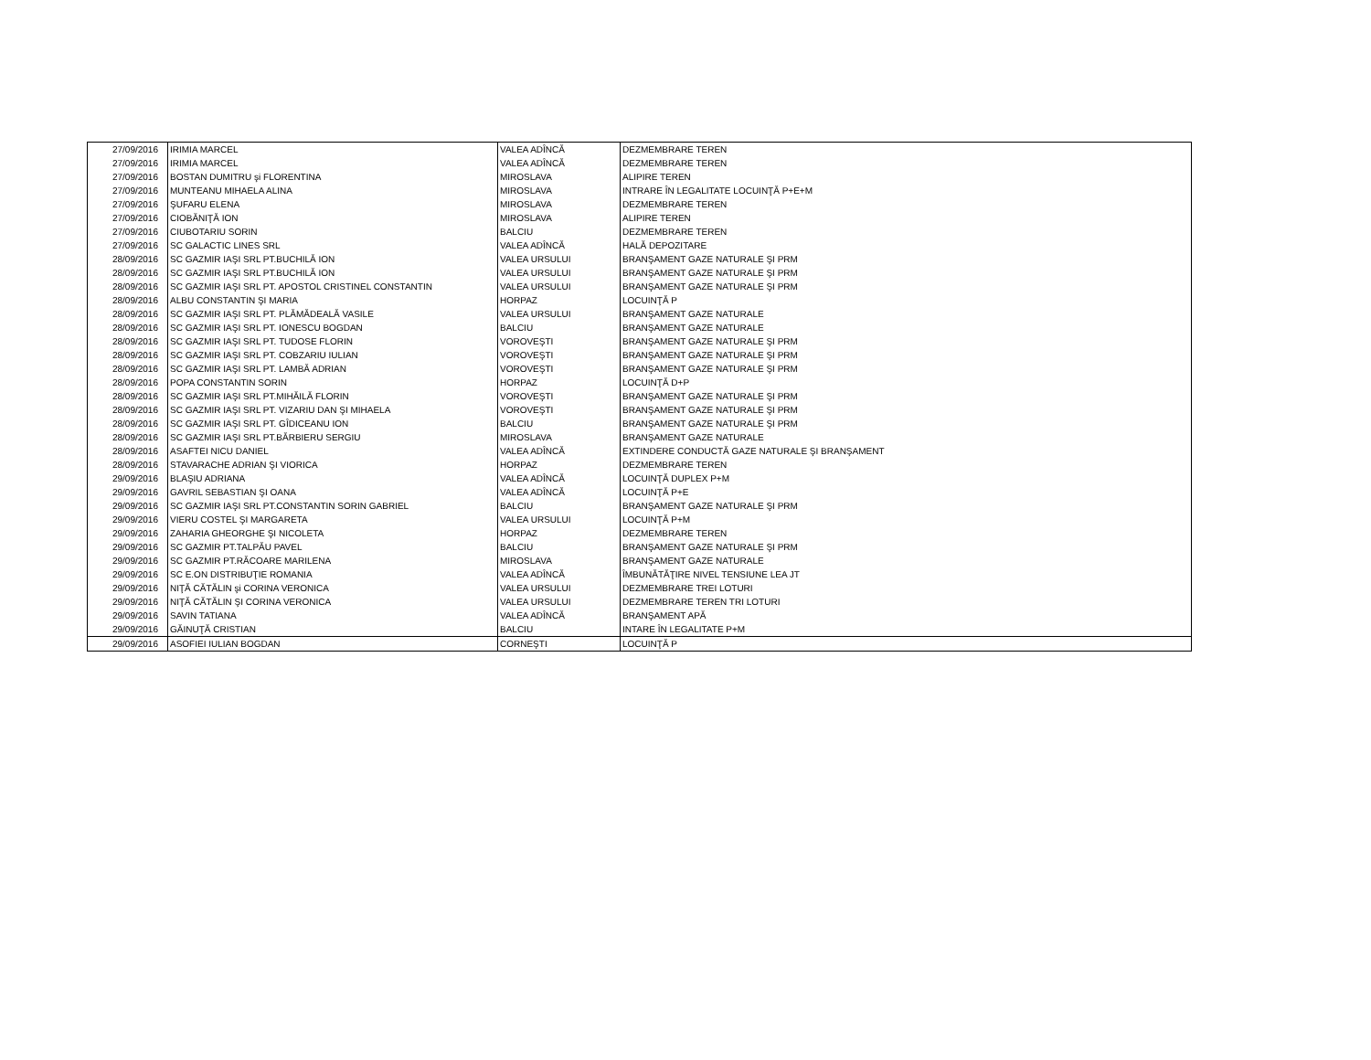| 27/09/2016 | IRIMIA MARCEL | VALEA ADÎNCĂ | DEZMEMBRARE TEREN |
| 27/09/2016 | IRIMIA MARCEL | VALEA ADÎNCĂ | DEZMEMBRARE TEREN |
| 27/09/2016 | BOSTAN DUMITRU şi FLORENTINA | MIROSLAVA | ALIPIRE TEREN |
| 27/09/2016 | MUNTEANU MIHAELA ALINA | MIROSLAVA | INTRARE ÎN LEGALITATE LOCUINŢĂ P+E+M |
| 27/09/2016 | ŞUFARU ELENA | MIROSLAVA | DEZMEMBRARE TEREN |
| 27/09/2016 | CIOBĂNIŢĂ ION | MIROSLAVA | ALIPIRE TEREN |
| 27/09/2016 | CIUBOTARIU SORIN | BALCIU | DEZMEMBRARE TEREN |
| 27/09/2016 | SC GALACTIC LINES SRL | VALEA ADÎNCĂ | HALĂ DEPOZITARE |
| 28/09/2016 | SC GAZMIR IAŞI SRL PT.BUCHILĂ ION | VALEA URSULUI | BRANŞAMENT GAZE NATURALE ŞI PRM |
| 28/09/2016 | SC GAZMIR IAŞI SRL PT.BUCHILĂ ION | VALEA URSULUI | BRANŞAMENT GAZE NATURALE ŞI PRM |
| 28/09/2016 | SC GAZMIR IAŞI SRL PT. APOSTOL CRISTINEL CONSTANTIN | VALEA URSULUI | BRANŞAMENT GAZE NATURALE ŞI PRM |
| 28/09/2016 | ALBU CONSTANTIN ŞI MARIA | HORPAZ | LOCUINŢĂ P |
| 28/09/2016 | SC GAZMIR IAŞI SRL PT. PLĂMĂDEALĂ VASILE | VALEA URSULUI | BRANŞAMENT GAZE NATURALE |
| 28/09/2016 | SC GAZMIR IAŞI SRL PT. IONESCU BOGDAN | BALCIU | BRANŞAMENT GAZE NATURALE |
| 28/09/2016 | SC GAZMIR IAŞI SRL PT. TUDOSE FLORIN | VOROVEŞTI | BRANŞAMENT GAZE NATURALE ŞI PRM |
| 28/09/2016 | SC GAZMIR IAŞI SRL PT. COBZARIU IULIAN | VOROVEŞTI | BRANŞAMENT GAZE NATURALE ŞI PRM |
| 28/09/2016 | SC GAZMIR IAŞI SRL PT. LAMBĂ ADRIAN | VOROVEŞTI | BRANŞAMENT GAZE NATURALE ŞI PRM |
| 28/09/2016 | POPA CONSTANTIN SORIN | HORPAZ | LOCUINŢĂ D+P |
| 28/09/2016 | SC GAZMIR IAŞI SRL PT.MIHĂILĂ FLORIN | VOROVEŞTI | BRANŞAMENT GAZE NATURALE ŞI PRM |
| 28/09/2016 | SC GAZMIR IAŞI SRL PT. VIZARIU DAN ŞI MIHAELA | VOROVEŞTI | BRANŞAMENT GAZE NATURALE ŞI PRM |
| 28/09/2016 | SC GAZMIR IAŞI SRL PT. GÎDICEANU ION | BALCIU | BRANŞAMENT GAZE NATURALE ŞI PRM |
| 28/09/2016 | SC GAZMIR IAŞI SRL PT.BĂRBIERU SERGIU | MIROSLAVA | BRANŞAMENT GAZE NATURALE |
| 28/09/2016 | ASAFTEI NICU DANIEL | VALEA ADÎNCĂ | EXTINDERE CONDUCTĂ GAZE NATURALE ŞI BRANŞAMENT |
| 28/09/2016 | STAVARACHE ADRIAN ŞI VIORICA | HORPAZ | DEZMEMBRARE TEREN |
| 29/09/2016 | BLAŞIU ADRIANA | VALEA ADÎNCĂ | LOCUINŢĂ DUPLEX P+M |
| 29/09/2016 | GAVRIL SEBASTIAN ŞI OANA | VALEA ADÎNCĂ | LOCUINŢĂ P+E |
| 29/09/2016 | SC GAZMIR IAŞI SRL PT.CONSTANTIN SORIN GABRIEL | BALCIU | BRANŞAMENT GAZE NATURALE ŞI PRM |
| 29/09/2016 | VIERU COSTEL ŞI MARGARETA | VALEA URSULUI | LOCUINŢĂ P+M |
| 29/09/2016 | ZAHARIA GHEORGHE ŞI NICOLETA | HORPAZ | DEZMEMBRARE TEREN |
| 29/09/2016 | SC GAZMIR PT.TALPĂU PAVEL | BALCIU | BRANŞAMENT GAZE NATURALE ŞI PRM |
| 29/09/2016 | SC GAZMIR PT.RĂCOARE MARILENA | MIROSLAVA | BRANŞAMENT GAZE NATURALE |
| 29/09/2016 | SC E.ON DISTRIBUŢIE ROMANIA | VALEA ADÎNCĂ | ÎMBUNĂTĂŢIRE NIVEL TENSIUNE LEA JT |
| 29/09/2016 | NIŢĂ CĂTĂLIN şi CORINA VERONICA | VALEA URSULUI | DEZMEMBRARE TREI LOTURI |
| 29/09/2016 | NIŢĂ CĂTĂLIN ŞI CORINA VERONICA | VALEA URSULUI | DEZMEMBRARE TEREN TRI LOTURI |
| 29/09/2016 | SAVIN TATIANA | VALEA ADÎNCĂ | BRANŞAMENT APĂ |
| 29/09/2016 | GĂINUŢĂ CRISTIAN | BALCIU | INTARE ÎN LEGALITATE P+M |
| 29/09/2016 | ASOFIEI IULIAN BOGDAN | CORNEŞTI | LOCUINŢĂ P |